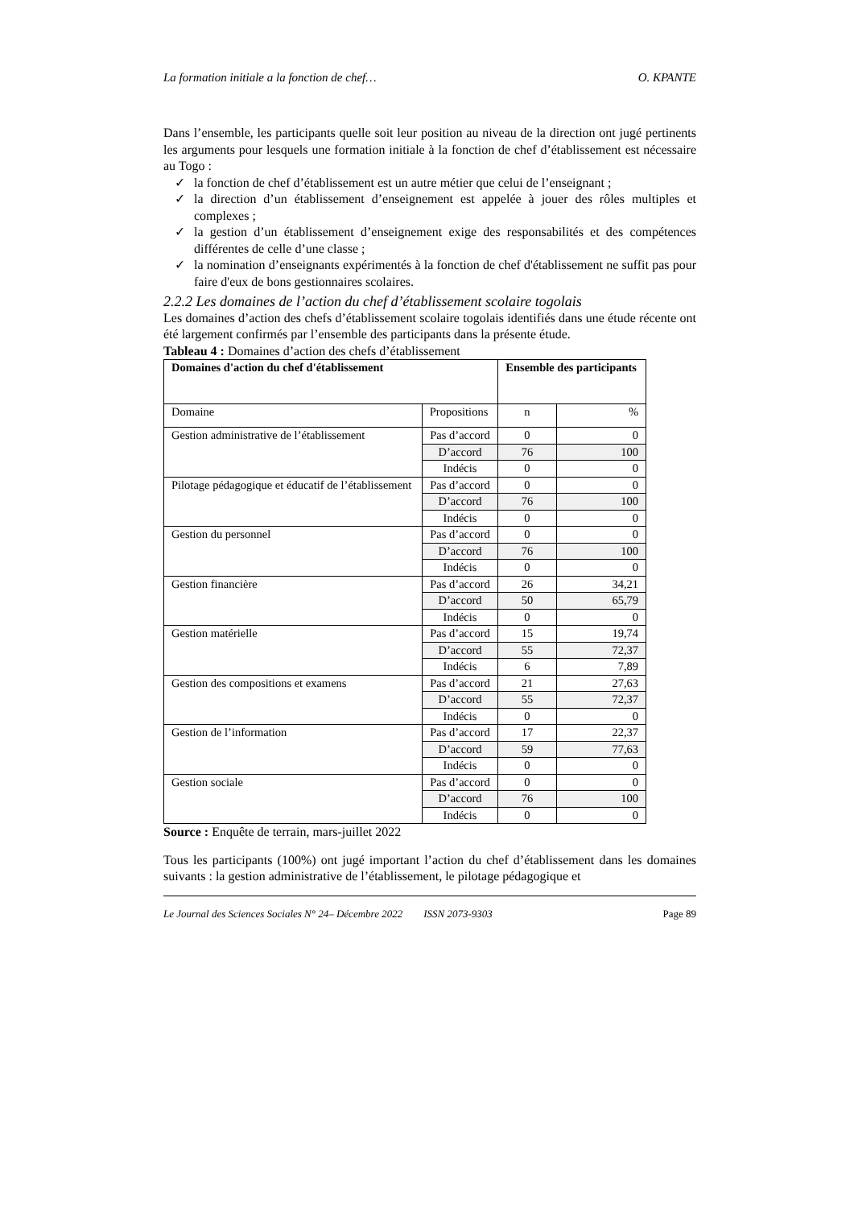La formation initiale a la fonction de chef… O. KPANTE
Dans l’ensemble, les participants quelle soit leur position au niveau de la direction ont jugé pertinents les arguments pour lesquels une formation initiale à la fonction de chef d’établissement est nécessaire au Togo :
✓ la fonction de chef d’établissement est un autre métier que celui de l’enseignant ;
✓ la direction d’un établissement d’enseignement est appelée à jouer des rôles multiples et complexes ;
✓ la gestion d’un établissement d’enseignement exige des responsabilités et des compétences différentes de celle d’une classe ;
✓ la nomination d’enseignants expérimentés à la fonction de chef d'établissement ne suffit pas pour faire d'eux de bons gestionnaires scolaires.
2.2.2 Les domaines de l’action du chef d’établissement scolaire togolais
Les domaines d’action des chefs d’établissement scolaire togolais identifiés dans une étude récente ont été largement confirmés par l’ensemble des participants dans la présente étude.
Tableau 4 : Domaines d’action des chefs d’établissement
| Domaines d'action du chef d'établissement | | Ensemble des participants | |
| --- | --- | --- | --- |
| Domaine | Propositions | n | % |
| Gestion administrative de l’établissement | Pas d’accord | 0 | 0 |
| | D’accord | 76 | 100 |
| | Indécis | 0 | 0 |
| Pilotage pédagogique et éducatif de l’établissement | Pas d’accord | 0 | 0 |
| | D’accord | 76 | 100 |
| | Indécis | 0 | 0 |
| Gestion du personnel | Pas d’accord | 0 | 0 |
| | D’accord | 76 | 100 |
| | Indécis | 0 | 0 |
| Gestion financière | Pas d’accord | 26 | 34,21 |
| | D’accord | 50 | 65,79 |
| | Indécis | 0 | 0 |
| Gestion matérielle | Pas d’accord | 15 | 19,74 |
| | D’accord | 55 | 72,37 |
| | Indécis | 6 | 7,89 |
| Gestion des compositions et examens | Pas d’accord | 21 | 27,63 |
| | D’accord | 55 | 72,37 |
| | Indécis | 0 | 0 |
| Gestion de l’information | Pas d’accord | 17 | 22,37 |
| | D’accord | 59 | 77,63 |
| | Indécis | 0 | 0 |
| Gestion sociale | Pas d’accord | 0 | 0 |
| | D’accord | 76 | 100 |
| | Indécis | 0 | 0 |
Source : Enquête de terrain, mars-juillet 2022
Tous les participants (100%) ont jugé important l’action du chef d’établissement dans les domaines suivants : la gestion administrative de l’établissement, le pilotage pédagogique et
Le Journal des Sciences Sociales N° 24– Décembre 2022 ISSN 2073-9303 Page 89